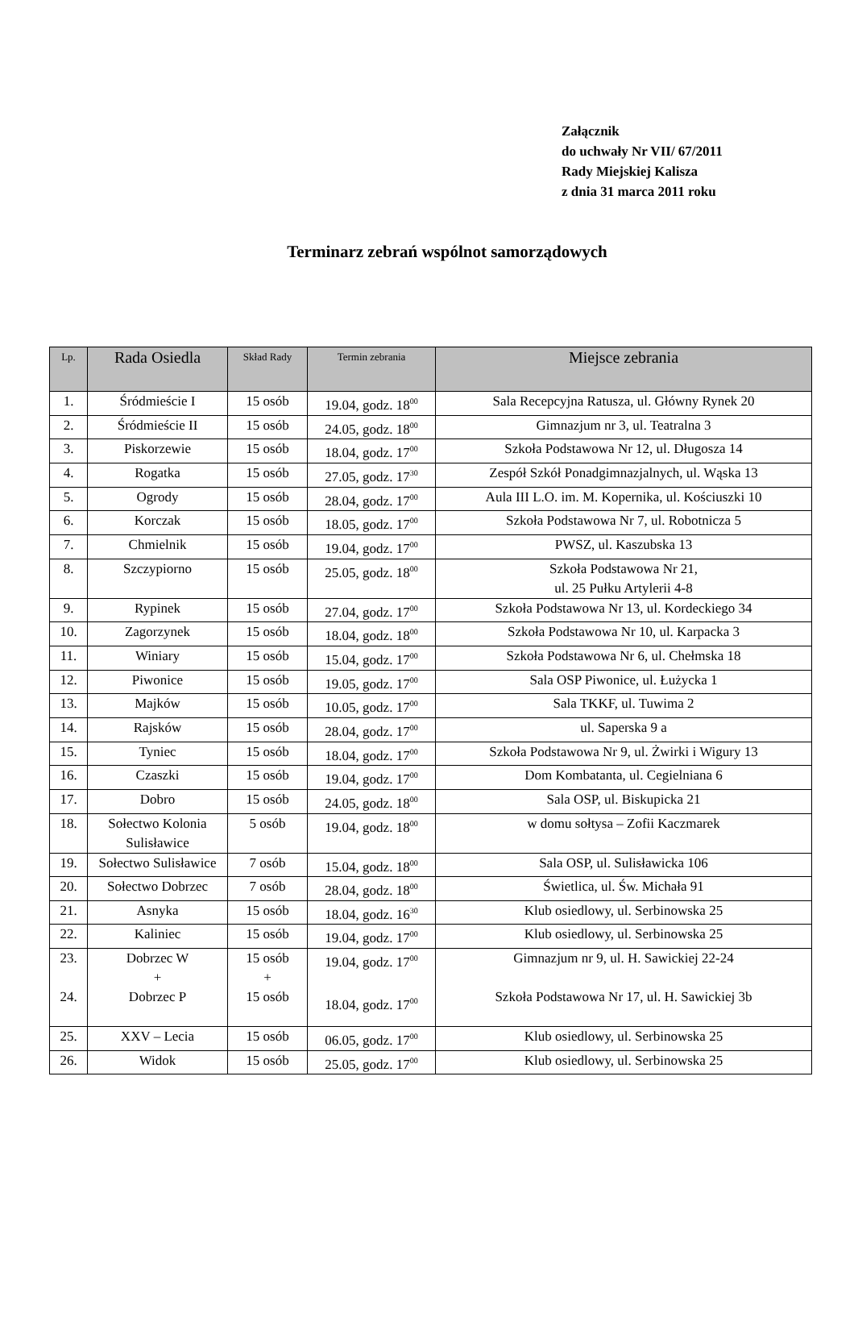Załącznik
do uchwały Nr VII/ 67/2011
Rady Miejskiej Kalisza
z dnia 31 marca 2011 roku
Terminarz zebrań wspólnot samorządowych
| Lp. | Rada Osiedla | Skład Rady | Termin zebrania | Miejsce zebrania |
| --- | --- | --- | --- | --- |
| 1. | Śródmieście I | 15 osób | 19.04, godz. 18<sup>00</sup> | Sala Recepcyjna Ratusza, ul. Główny Rynek 20 |
| 2. | Śródmieście II | 15 osób | 24.05, godz. 18<sup>00</sup> | Gimnazjum nr 3, ul. Teatralna 3 |
| 3. | Piskorzewie | 15 osób | 18.04, godz. 17<sup>00</sup> | Szkoła Podstawowa Nr 12, ul. Długosza 14 |
| 4. | Rogatka | 15 osób | 27.05, godz. 17<sup>30</sup> | Zespół Szkół Ponadgimnazjalnych, ul. Wąska 13 |
| 5. | Ogrody | 15 osób | 28.04, godz. 17<sup>00</sup> | Aula III L.O. im. M. Kopernika, ul. Kościuszki 10 |
| 6. | Korczak | 15 osób | 18.05, godz. 17<sup>00</sup> | Szkoła Podstawowa Nr 7, ul. Robotnicza 5 |
| 7. | Chmielnik | 15 osób | 19.04, godz. 17<sup>00</sup> | PWSZ, ul. Kaszubska 13 |
| 8. | Szczypiorno | 15 osób | 25.05, godz. 18<sup>00</sup> | Szkoła Podstawowa Nr 21, ul. 25 Pułku Artylerii 4-8 |
| 9. | Rypinek | 15 osób | 27.04, godz. 17<sup>00</sup> | Szkoła Podstawowa Nr 13, ul. Kordeckiego 34 |
| 10. | Zagorzynek | 15 osób | 18.04, godz. 18<sup>00</sup> | Szkoła Podstawowa Nr 10, ul. Karpacka 3 |
| 11. | Winiary | 15 osób | 15.04, godz. 17<sup>00</sup> | Szkoła Podstawowa Nr 6, ul. Chełmska 18 |
| 12. | Piwonice | 15 osób | 19.05, godz. 17<sup>00</sup> | Sala OSP Piwonice, ul. Łużycka 1 |
| 13. | Majków | 15 osób | 10.05, godz. 17<sup>00</sup> | Sala TKKF, ul. Tuwima 2 |
| 14. | Rajsków | 15 osób | 28.04, godz. 17<sup>00</sup> | ul. Saperska 9 a |
| 15. | Tyniec | 15 osób | 18.04, godz. 17<sup>00</sup> | Szkoła Podstawowa Nr 9, ul. Żwirki i Wigury 13 |
| 16. | Czaszki | 15 osób | 19.04, godz. 17<sup>00</sup> | Dom Kombatanta, ul. Cegielniana 6 |
| 17. | Dobro | 15 osób | 24.05, godz. 18<sup>00</sup> | Sala OSP, ul. Biskupicka 21 |
| 18. | Sołectwo Kolonia Sulisławice | 5 osób | 19.04, godz. 18<sup>00</sup> | w domu sołtysa – Zofii Kaczmarek |
| 19. | Sołectwo Sulisławice | 7 osób | 15.04, godz. 18<sup>00</sup> | Sala OSP, ul. Sulisławicka 106 |
| 20. | Sołectwo Dobrzec | 7 osób | 28.04, godz. 18<sup>00</sup> | Świetlica, ul. Św. Michała 91 |
| 21. | Asnyka | 15 osób | 18.04, godz. 16<sup>30</sup> | Klub osiedlowy, ul. Serbinowska 25 |
| 22. | Kaliniec | 15 osób | 19.04, godz. 17<sup>00</sup> | Klub osiedlowy, ul. Serbinowska 25 |
| 23. 24. | Dobrzec W + Dobrzec P | 15 osób + 15 osób | 19.04, godz. 17<sup>00</sup> 18.04, godz. 17<sup>00</sup> | Gimnazjum nr 9, ul. H. Sawickiej 22-24 Szkoła Podstawowa Nr 17, ul. H. Sawickiej 3b |
| 25. | XXV – Lecia | 15 osób | 06.05, godz. 17<sup>00</sup> | Klub osiedlowy, ul. Serbinowska 25 |
| 26. | Widok | 15 osób | 25.05, godz. 17<sup>00</sup> | Klub osiedlowy, ul. Serbinowska 25 |